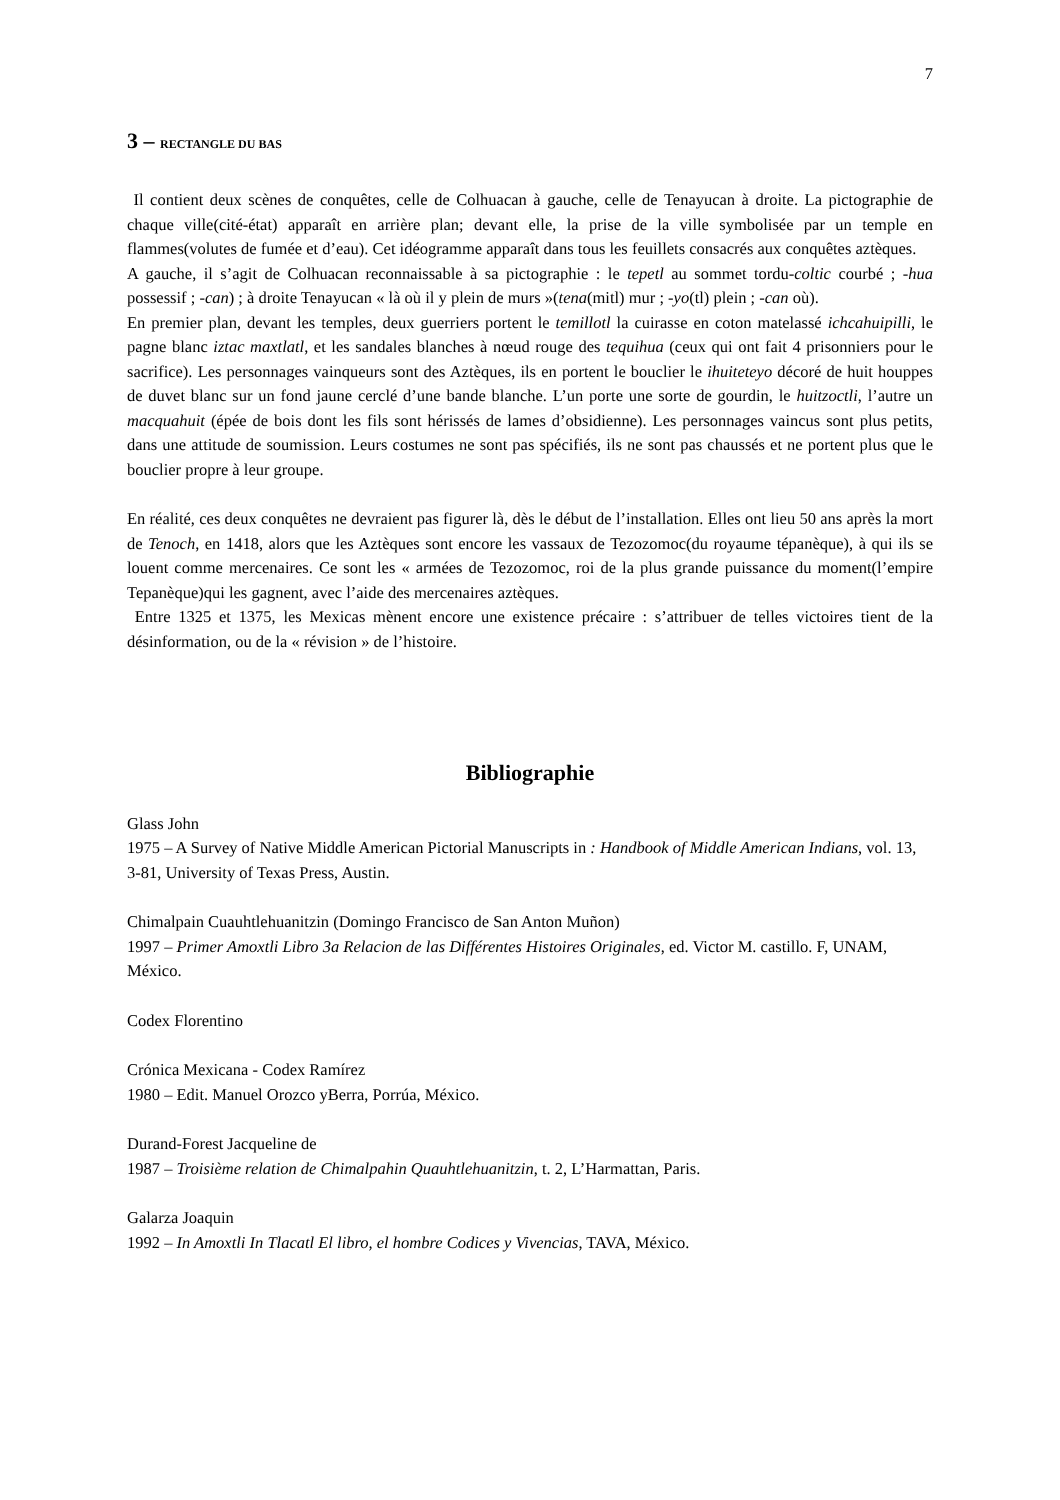7
3 – RECTANGLE DU BAS
Il contient deux scènes de conquêtes, celle de Colhuacan à gauche, celle de Tenayucan à droite. La pictographie de chaque ville(cité-état) apparaît en arrière plan; devant elle, la prise de la ville symbolisée par un temple en flammes(volutes de fumée et d’eau). Cet idéogramme apparaît dans tous les feuillets consacrés aux conquêtes aztèques.
A gauche, il s’agit de Colhuacan reconnaissable à sa pictographie : le tepetl au sommet tordu-coltic courbé ; -hua possessif ; -can) ; à droite Tenayucan « là où il y plein de murs »(tena(mitl) mur ; -yo(tl) plein ; -can où).
En premier plan, devant les temples, deux guerriers portent le temillotl la cuirasse en coton matelassé ichcahuipilli, le pagne blanc iztac maxtlatl, et les sandales blanches à nœud rouge des tequihua (ceux qui ont fait 4 prisonniers pour le sacrifice). Les personnages vainqueurs sont des Aztèques, ils en portent le bouclier le ihuiteteyo décoré de huit houppes de duvet blanc sur un fond jaune cerclé d’une bande blanche. L’un porte une sorte de gourdin, le huitzoctli, l’autre un macquahuit (épée de bois dont les fils sont hérissés de lames d’obsidienne). Les personnages vaincus sont plus petits, dans une attitude de soumission. Leurs costumes ne sont pas spécifiés, ils ne sont pas chaussés et ne portent plus que le bouclier propre à leur groupe.
En réalité, ces deux conquêtes ne devraient pas figurer là, dès le début de l’installation. Elles ont lieu 50 ans après la mort de Tenoch, en 1418, alors que les Aztèques sont encore les vassaux de Tezozomoc(du royaume tépanèque), à qui ils se louent comme mercenaires. Ce sont les « armées de Tezozomoc, roi de la plus grande puissance du moment(l’empire Tepanèque)qui les gagnent, avec l’aide des mercenaires aztèques.
Entre 1325 et 1375, les Mexicas mènent encore une existence précaire : s’attribuer de telles victoires tient de la désinformation, ou de la « révision » de l’histoire.
Bibliographie
Glass John
1975 – A Survey of Native Middle American Pictorial Manuscripts in : Handbook of Middle American Indians, vol. 13, 3-81, University of Texas Press, Austin.
Chimalpain Cuauhtlehuanitzin (Domingo Francisco de San Anton Muñon)
1997 – Primer Amoxtli Libro 3a Relacion de las Différentes Histoires Originales, ed. Victor M. castillo. F, UNAM, México.
Codex Florentino
Crónica Mexicana - Codex Ramírez
1980 – Edit. Manuel Orozco yBerra, Porrúa, México.
Durand-Forest Jacqueline de
1987 – Troisième relation de Chimalpahin Quauhtlehuanitzin, t. 2, L’Harmattan, Paris.
Galarza Joaquin
1992 – In Amoxtli In Tlacatl El libro, el hombre Codices y Vivencias, TAVA, México.